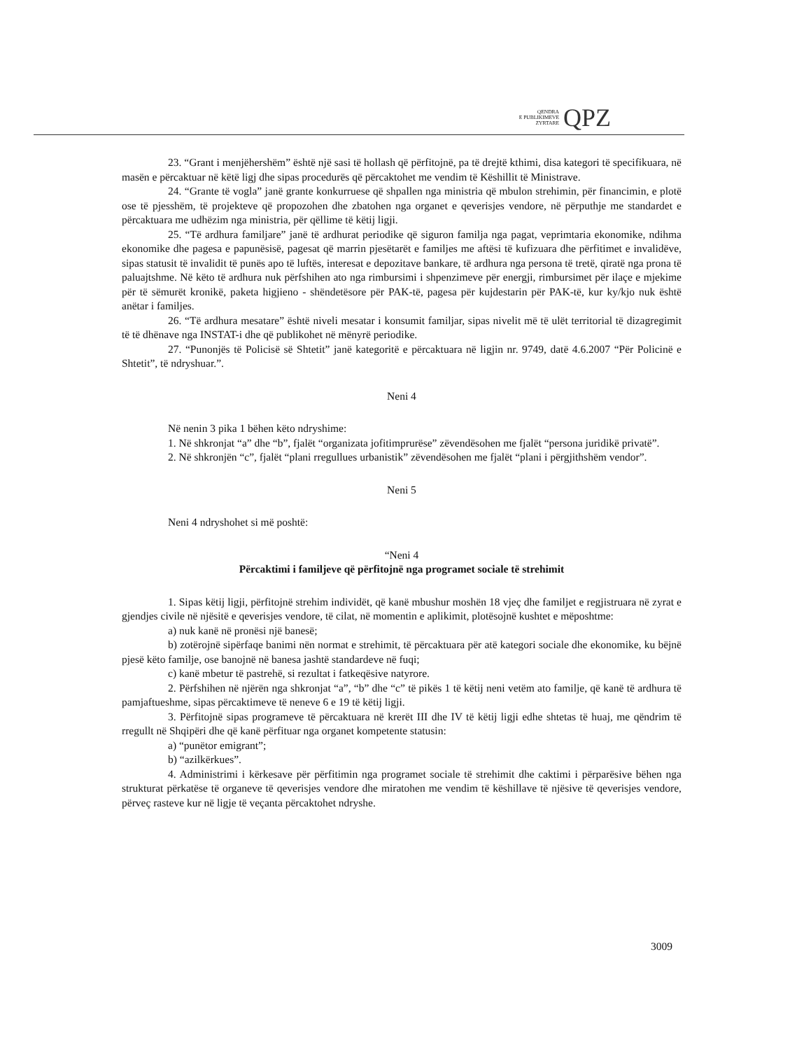QENDRA
E PUBLIKIMEVE
ZYRTARE
QPZ
23. “Grant i menjëhershëm” është një sasi të hollash që përfitojnë, pa të drejtë kthimi, disa kategori të specifikuara, në masën e përcaktuar në këtë ligj dhe sipas procedurës që përcaktohet me vendim të Këshillit të Ministrave.
24. “Grante të vogla” janë grante konkurruese që shpallen nga ministria që mbulon strehimin, për financimin, e plotë ose të pjesshëm, të projekteve që propozohen dhe zbatohen nga organet e qeverisjes vendore, në përputhje me standardet e përcaktuara me udhëzim nga ministria, për qëllime të këtij ligji.
25. “Të ardhura familjare” janë të ardhurat periodike që siguron familja nga pagat, veprimtaria ekonomike, ndihma ekonomike dhe pagesa e papunësisë, pagesat që marrin pjesëtarët e familjes me aftësi të kufizuara dhe përfitimet e invalidëve, sipas statusit të invalidit të punës apo të luftës, interesat e depozitave bankare, të ardhura nga persona të tretë, qiratë nga prona të paluajtshme. Në këto të ardhura nuk përfshihen ato nga rimbursimi i shpenzimeve për energji, rimbursimet për ilaçe e mjekime për të sëmurët kronikë, paketa higjieno - shëndetësore për PAK-të, pagesa për kujdestarin për PAK-të, kur ky/kjo nuk është anëtar i familjes.
26. “Të ardhura mesatare” është niveli mesatar i konsumit familjar, sipas nivelit më të ulët territorial të dizagregimit të të dhënave nga INSTAT-i dhe që publikohet në mënyrë periodike.
27. “Punonjës të Policisë së Shtetit” janë kategoritë e përcaktuara në ligjin nr. 9749, datë 4.6.2007 “Për Policinë e Shtetit”, të ndryshuar.”.
Neni 4
Në nenin 3 pika 1 bëhen këto ndryshime:
1. Në shkronjat “a” dhe “b”, fjalët “organizata jofitimprurëse” zëvendësohen me fjalët “persona juridikë privatë”.
2. Në shkronjën “c”, fjalët “plani rregullues urbanistik” zëvendësohen me fjalët “plani i përgjithshëm vendor”.
Neni 5
Neni 4 ndryshohet si më poshtë:
“Neni 4
Përcaktimi i familjeve që përfitojnë nga programet sociale të strehimit
1. Sipas këtij ligji, përfitojnë strehim individët, që kanë mbushur moshën 18 vjeç dhe familjet e regjistruara në zyrat e gjendjes civile në njësitë e qeverisjes vendore, të cilat, në momentin e aplikimit, plotësojnë kushtet e mëposhtme:
a) nuk kanë në pronësi një banesë;
b) zotërojnë sipërfaqe banimi nën normat e strehimit, të përcaktuara për atë kategori sociale dhe ekonomike, ku bëjnë pjesë këto familje, ose banojnë në banesa jashtë standardeve në fuqi;
c) kanë mbetur të pastrehë, si rezultat i fatkeqësive natyrore.
2. Përfshihen në njërën nga shkronjat “a”, “b” dhe “c” të pikës 1 të këtij neni vetëm ato familje, që kanë të ardhura të pamjaftueshme, sipas përcaktimeve të neneve 6 e 19 të këtij ligji.
3. Përfitojnë sipas programeve të përcaktuara në krerët III dhe IV të këtij ligji edhe shtetas të huaj, me qëndrim të rregullt në Shqipëri dhe që kanë përfituar nga organet kompetente statusin:
a) “punëtor emigrant”;
b) “azilkërkues”.
4. Administrimi i kërkesave për përfitimin nga programet sociale të strehimit dhe caktimi i përparësive bëhen nga strukturat përkatëse të organeve të qeverisjes vendore dhe miratohen me vendim të këshillave të njësive të qeverisjes vendore, përveç rasteve kur në ligje të veçanta përcaktohet ndryshe.
3009